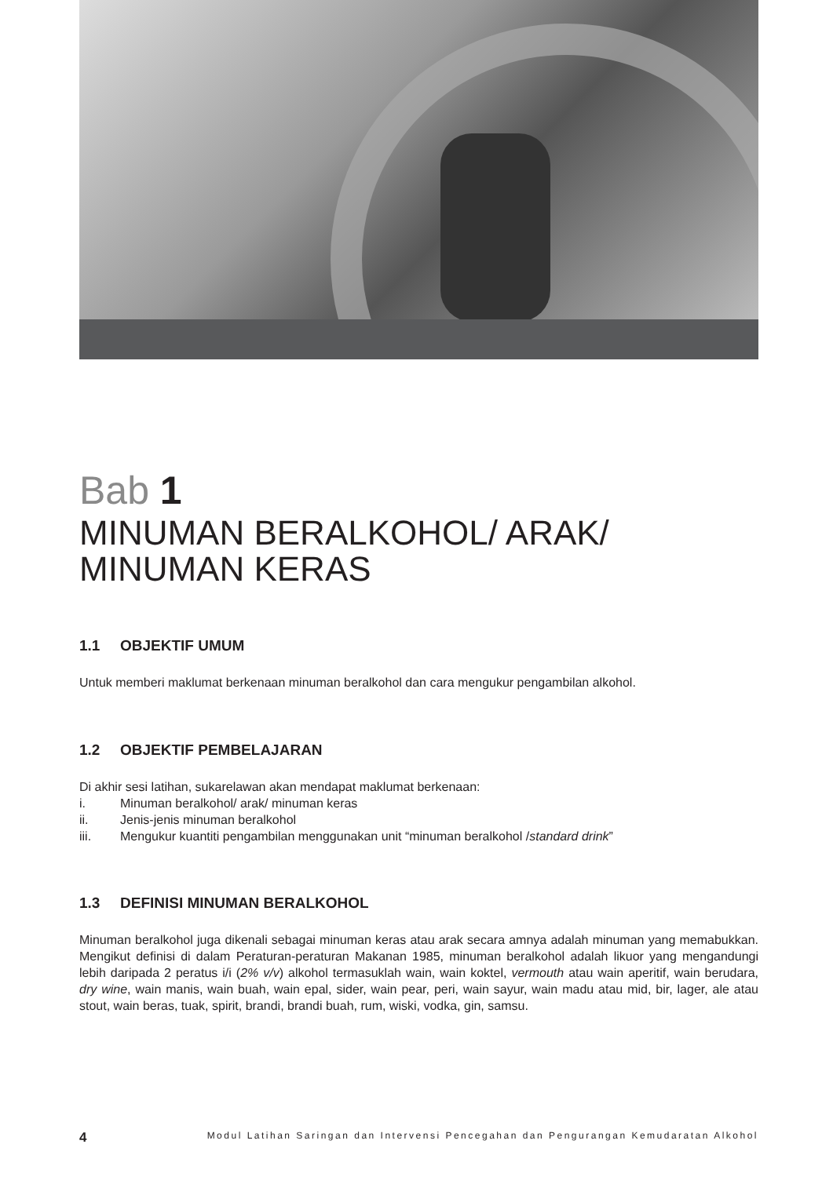Bab 1
MINUMAN BERALKOHOL/ ARAK/
MINUMAN KERAS
1.1 OBJEKTIF UMUM
Untuk memberi maklumat berkenaan minuman beralkohol dan cara mengukur pengambilan alkohol.
1.2 OBJEKTIF PEMBELAJARAN
Di akhir sesi latihan, sukarelawan akan mendapat maklumat berkenaan:
i. Minuman beralkohol/ arak/ minuman keras
ii. Jenis-jenis minuman beralkohol
iii. Mengukur kuantiti pengambilan menggunakan unit “minuman beralkohol / standard drink”
1.3 DEFINISI MINUMAN BERALKOHOL
Minuman beralkohol juga dikenali sebagai minuman keras atau arak secara amnya adalah minuman yang memabukkan. Mengikut definisi di dalam Peraturan-peraturan Makanan 1985, minuman beralkohol adalah likuor yang mengandungi lebih daripada 2 peratus i/i (2% v/v) alkohol termasuklah wain, wain koktel, vermouth atau wain aperitif, wain berudara, dry wine, wain manis, wain buah, wain epal, sider, wain pear, peri, wain sayur, wain madu atau mid, bir, lager, ale atau stout, wain beras, tuak, spirit, brandi, brandi buah, rum, wiski, vodka, gin, samsu.
4 Modul Latihan Saringan dan Intervensi Pencegahan dan Pengurangan Kemudaratan Alkohol